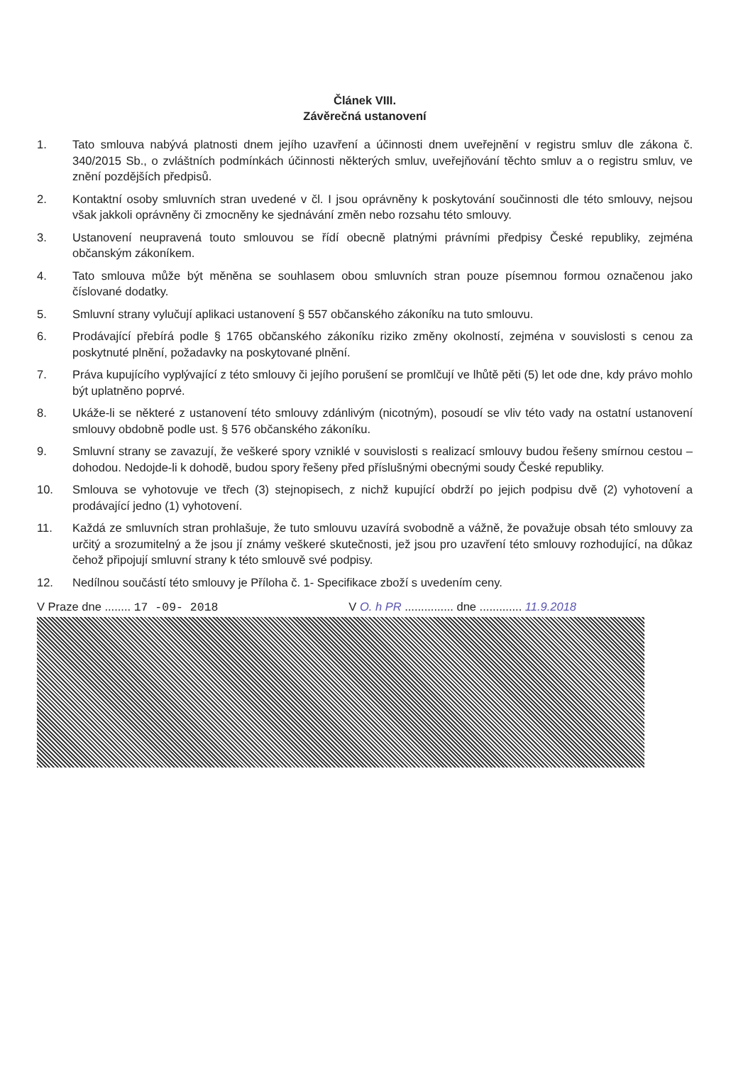Článek VIII.
Závěrečná ustanovení
1. Tato smlouva nabývá platnosti dnem jejího uzavření a účinnosti dnem uveřejnění v registru smluv dle zákona č. 340/2015 Sb., o zvláštních podmínkách účinnosti některých smluv, uveřejňování těchto smluv a o registru smluv, ve znění pozdějších předpisů.
2. Kontaktní osoby smluvních stran uvedené v čl. I jsou oprávněny k poskytování součinnosti dle této smlouvy, nejsou však jakkoli oprávněny či zmocněny ke sjednávání změn nebo rozsahu této smlouvy.
3. Ustanovení neupravená touto smlouvou se řídí obecně platnými právními předpisy České republiky, zejména občanským zákoníkem.
4. Tato smlouva může být měněna se souhlasem obou smluvních stran pouze písemnou formou označenou jako číslované dodatky.
5. Smluvní strany vylučují aplikaci ustanovení § 557 občanského zákoníku na tuto smlouvu.
6. Prodávající přebírá podle § 1765 občanského zákoníku riziko změny okolností, zejména v souvislosti s cenou za poskytnuté plnění, požadavky na poskytované plnění.
7. Práva kupujícího vyplývající z této smlouvy či jejího porušení se promlčují ve lhůtě pěti (5) let ode dne, kdy právo mohlo být uplatněno poprvé.
8. Ukáže-li se některé z ustanovení této smlouvy zdánlivým (nicotným), posoudí se vliv této vady na ostatní ustanovení smlouvy obdobně podle ust. § 576 občanského zákoníku.
9. Smluvní strany se zavazují, že veškeré spory vzniklé v souvislosti s realizací smlouvy budou řešeny smírnou cestou – dohodou. Nedojde-li k dohodě, budou spory řešeny před příslušnými obecnými soudy České republiky.
10. Smlouva se vyhotovuje ve třech (3) stejnopisech, z nichž kupující obdrží po jejich podpisu dvě (2) vyhotovení a prodávající jedno (1) vyhotovení.
11. Každá ze smluvních stran prohlašuje, že tuto smlouvu uzavírá svobodně a vážně, že považuje obsah této smlouvy za určitý a srozumitelný a že jsou jí známy veškeré skutečnosti, jež jsou pro uzavření této smlouvy rozhodující, na důkaz čehož připojují smluvní strany k této smlouvě své podpisy.
12. Nedílnou součástí této smlouvy je Příloha č. 1- Specifikace zboží s uvedením ceny.
V Praze dne ........ 17 -09- 2018
V O. h PR ............... dne ............. 11.9.2018